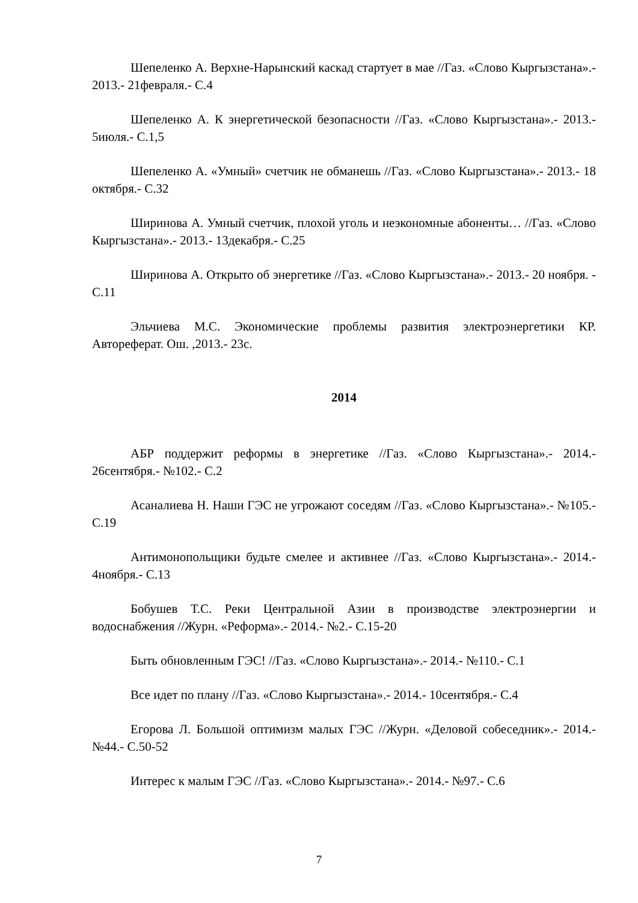Шепеленко А. Верхне-Нарынский каскад стартует в мае //Газ. «Слово Кыргызстана».- 2013.- 21февраля.- С.4
Шепеленко А. К энергетической безопасности //Газ. «Слово Кыргызстана».- 2013.- 5июля.- С.1,5
Шепеленко А. «Умный» счетчик не обманешь //Газ. «Слово Кыргызстана».- 2013.- 18 октября.- С.32
Ширинова А. Умный счетчик, плохой уголь и неэкономные абоненты… //Газ. «Слово Кыргызстана».- 2013.- 13декабря.- С.25
Ширинова А. Открыто об энергетике //Газ. «Слово Кыргызстана».- 2013.- 20 ноября. - С.11
Эльчиева М.С. Экономические проблемы развития электроэнергетики КР. Автореферат. Ош. ,2013.- 23с.
2014
АБР поддержит реформы в энергетике //Газ. «Слово Кыргызстана».- 2014.- 26сентября.- №102.- С.2
Асаналиева Н. Наши ГЭС не угрожают соседям //Газ. «Слово Кыргызстана».- №105.- С.19
Антимонопольщики будьте смелее и активнее //Газ. «Слово Кыргызстана».- 2014.- 4ноября.- С.13
Бобушев Т.С. Реки Центральной Азии в производстве электроэнергии и водоснабжения //Журн. «Реформа».- 2014.- №2.- С.15-20
Быть обновленным ГЭС! //Газ. «Слово Кыргызстана».- 2014.- №110.- С.1
Все идет по плану //Газ. «Слово Кыргызстана».- 2014.- 10сентября.- С.4
Егорова Л. Большой оптимизм малых ГЭС //Журн. «Деловой собеседник».- 2014.- №44.- С.50-52
Интерес к малым ГЭС //Газ. «Слово Кыргызстана».- 2014.- №97.- С.6
7